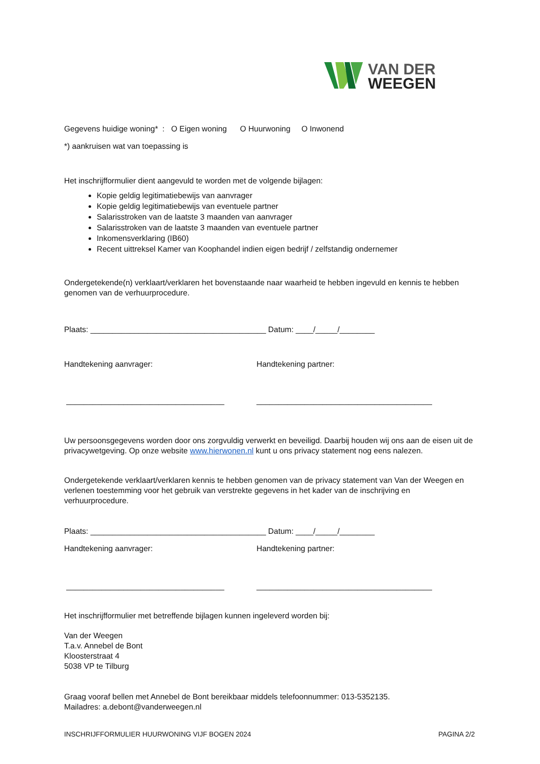VAN DER
WEEGEN
Gegevens huidige woning* : O Eigen woning O Huurwoning O Inwonend
*) aankruisen wat van toepassing is
Het inschrijfformulier dient aangevuld te worden met de volgende bijlagen:
Kopie geldig legitimatiebewijs van aanvrager
Kopie geldig legitimatiebewijs van eventuele partner
Salarisstroken van de laatste 3 maanden van aanvrager
Salarisstroken van de laatste 3 maanden van eventuele partner
Inkomensverklaring (IB60)
Recent uittreksel Kamer van Koophandel indien eigen bedrijf / zelfstandig ondernemer
Ondergetekende(n) verklaart/verklaren het bovenstaande naar waarheid te hebben ingevuld en kennis te hebben genomen van de verhuurprocedure.
Plaats: ________________________________________ Datum: ____/_____/________
Handtekening aanvrager: Handtekening partner:
____________________________________ ________________________________________
Uw persoonsgegevens worden door ons zorgvuldig verwerkt en beveiligd. Daarbij houden wij ons aan de eisen uit de privacywetgeving. Op onze website www.hierwonen.nl kunt u ons privacy statement nog eens nalezen.
Ondergetekende verklaart/verklaren kennis te hebben genomen van de privacy statement van Van der Weegen en verlenen toestemming voor het gebruik van verstrekte gegevens in het kader van de inschrijving en verhuurprocedure.
Plaats: ________________________________________ Datum: ____/_____/________
Handtekening aanvrager: Handtekening partner:
____________________________________ ________________________________________
Het inschrijfformulier met betreffende bijlagen kunnen ingeleverd worden bij:
Van der Weegen
T.a.v. Annebel de Bont
Kloosterstraat 4
5038 VP te Tilburg
Graag vooraf bellen met Annebel de Bont bereikbaar middels telefoonnummer: 013-5352135.
Mailadres: a.debont@vanderweegen.nl
INSCHRIJFFORMULIER HUURWONING VIJF BOGEN 2024 PAGINA 2/2